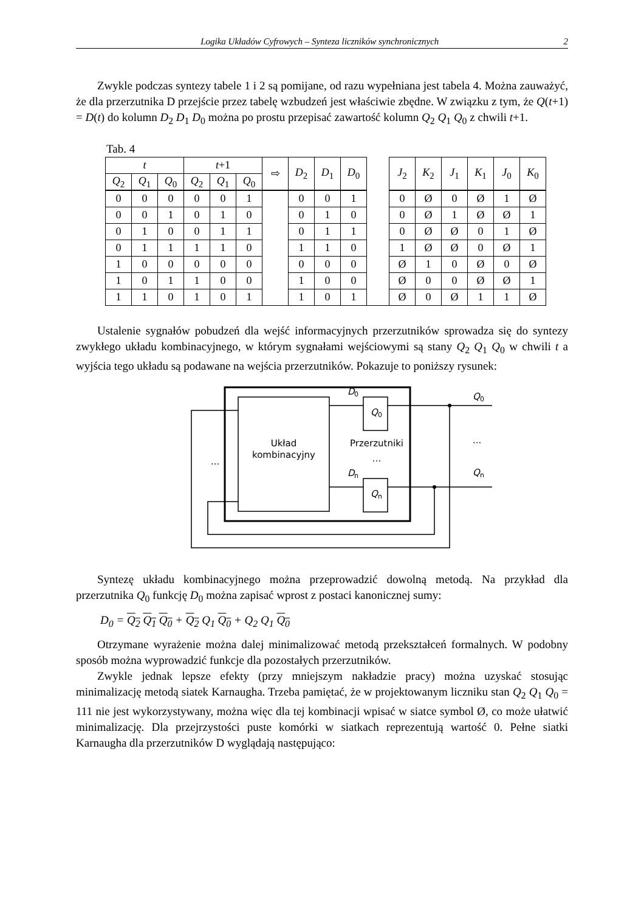Logika Układów Cyfrowych – Synteza liczników synchronicznych 2
Zwykle podczas syntezy tabele 1 i 2 są pomijane, od razu wypełniana jest tabela 4. Można zauważyć, że dla przerzutnika D przejście przez tabelę wzbudzeń jest właściwie zbędne. W związku z tym, że Q(t+1) = D(t) do kolumn D<sub>2</sub> D<sub>1</sub> D<sub>0</sub> można po prostu przepisać zawartość kolumn Q<sub>2</sub> Q<sub>1</sub> Q<sub>0</sub> z chwili t+1.
Tab. 4
| t | | | t +1 | | | ⇨ | D<sub>2</sub> | D<sub>1</sub> | D<sub>0</sub> | | J<sub>2</sub> | K<sub>2</sub> | J<sub>1</sub> | K<sub>1</sub> | J<sub>0</sub> | K<sub>0</sub> |
| --- | --- | --- | --- | --- | --- | --- | --- | --- | --- | --- | --- | --- | --- | --- | --- | --- |
| Q<sub>2</sub> | Q<sub>1</sub> | Q<sub>0</sub> | Q<sub>2</sub> | Q<sub>1</sub> | Q<sub>0</sub> | | | | | | | | | | | |
| 0 | 0 | 0 | 0 | 0 | 1 | | 0 | 0 | 1 | | 0 | Ø | 0 | Ø | 1 | Ø |
| 0 | 0 | 1 | 0 | 1 | 0 | | 0 | 1 | 0 | | 0 | Ø | 1 | Ø | Ø | 1 |
| 0 | 1 | 0 | 0 | 1 | 1 | | 0 | 1 | 1 | | 0 | Ø | Ø | 0 | 1 | Ø |
| 0 | 1 | 1 | 1 | 1 | 0 | | 1 | 1 | 0 | | 1 | Ø | Ø | 0 | Ø | 1 |
| 1 | 0 | 0 | 0 | 0 | 0 | | 0 | 0 | 0 | | Ø | 1 | 0 | Ø | 0 | Ø |
| 1 | 0 | 1 | 1 | 0 | 0 | | 1 | 0 | 0 | | Ø | 0 | 0 | Ø | Ø | 1 |
| 1 | 1 | 0 | 1 | 0 | 1 | | 1 | 0 | 1 | | Ø | 0 | Ø | 1 | 1 | Ø |
Ustalenie sygnałów pobudzeń dla wejść informacyjnych przerzutników sprowadza się do syntezy zwykłego układu kombinacyjnego, w którym sygnałami wejściowymi są stany Q<sub>2</sub> Q<sub>1</sub> Q<sub>0</sub> w chwili t a wyjścia tego układu są podawane na wejścia przerzutników. Pokazuje to poniższy rysunek:
D
0
Q
0
D
n
Q
n
Q
0
Q
n
Układ
kombinacyjny
Przerzutniki
...
...
...
Syntezę układu kombinacyjnego można przeprowadzić dowolną metodą. Na przykład dla przerzutnika Q<sub>0</sub> funkcję D<sub>0</sub> można zapisać wprost z postaci kanonicznej sumy:
D<sub>0</sub> = Q<sub>2</sub> Q<sub>1</sub> Q<sub>0</sub> + Q<sub>2</sub> Q<sub>1</sub> Q<sub>0</sub> + Q<sub>2</sub> Q<sub>1</sub> Q<sub>0</sub>
Otrzymane wyrażenie można dalej minimalizować metodą przekształceń formalnych. W podobny sposób można wyprowadzić funkcje dla pozostałych przerzutników.
Zwykle jednak lepsze efekty (przy mniejszym nakładzie pracy) można uzyskać stosując minimalizację metodą siatek Karnaugha. Trzeba pamiętać, że w projektowanym liczniku stan Q<sub>2</sub> Q<sub>1</sub> Q<sub>0</sub> = 111 nie jest wykorzystywany, można więc dla tej kombinacji wpisać w siatce symbol Ø, co może ułatwić minimalizację. Dla przejrzystości puste komórki w siatkach reprezentują wartość 0. Pełne siatki Karnaugha dla przerzutników D wyglądają następująco: